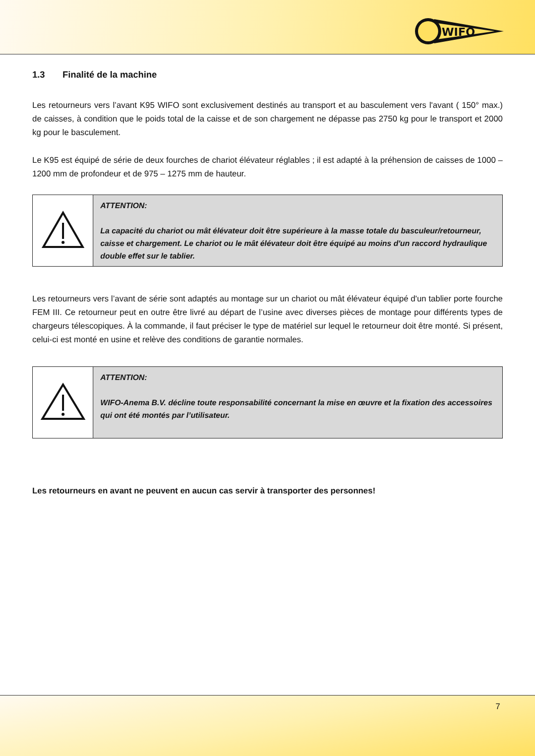WIFO
1.3 Finalité de la machine
Les retourneurs vers l’avant K95 WIFO sont exclusivement destinés au transport et au basculement vers l'avant ( 150° max.) de caisses, à condition que le poids total de la caisse et de son chargement ne dépasse pas 2750 kg pour le transport et 2000 kg pour le basculement.
Le K95 est équipé de série de deux fourches de chariot élévateur réglables ; il est adapté à la préhension de caisses de 1000 – 1200 mm de profondeur et de 975 – 1275 mm de hauteur.
| | ATTENTION: La capacité du chariot ou mât élévateur doit être supérieure à la masse totale du basculeur/retourneur, caisse et chargement. Le chariot ou le mât élévateur doit être équipé au moins d'un raccord hydraulique double effet sur le tablier. |
Les retourneurs vers l’avant de série sont adaptés au montage sur un chariot ou mât élévateur équipé d'un tablier porte fourche FEM III. Ce retourneur peut en outre être livré au départ de l’usine avec diverses pièces de montage pour différents types de chargeurs télescopiques. À la commande, il faut préciser le type de matériel sur lequel le retourneur doit être monté. Si présent, celui-ci est monté en usine et relève des conditions de garantie normales.
| | ATTENTION: WIFO-Anema B.V. décline toute responsabilité concernant la mise en œuvre et la fixation des accessoires qui ont été montés par l’utilisateur. |
Les retourneurs en avant ne peuvent en aucun cas servir à transporter des personnes!
7